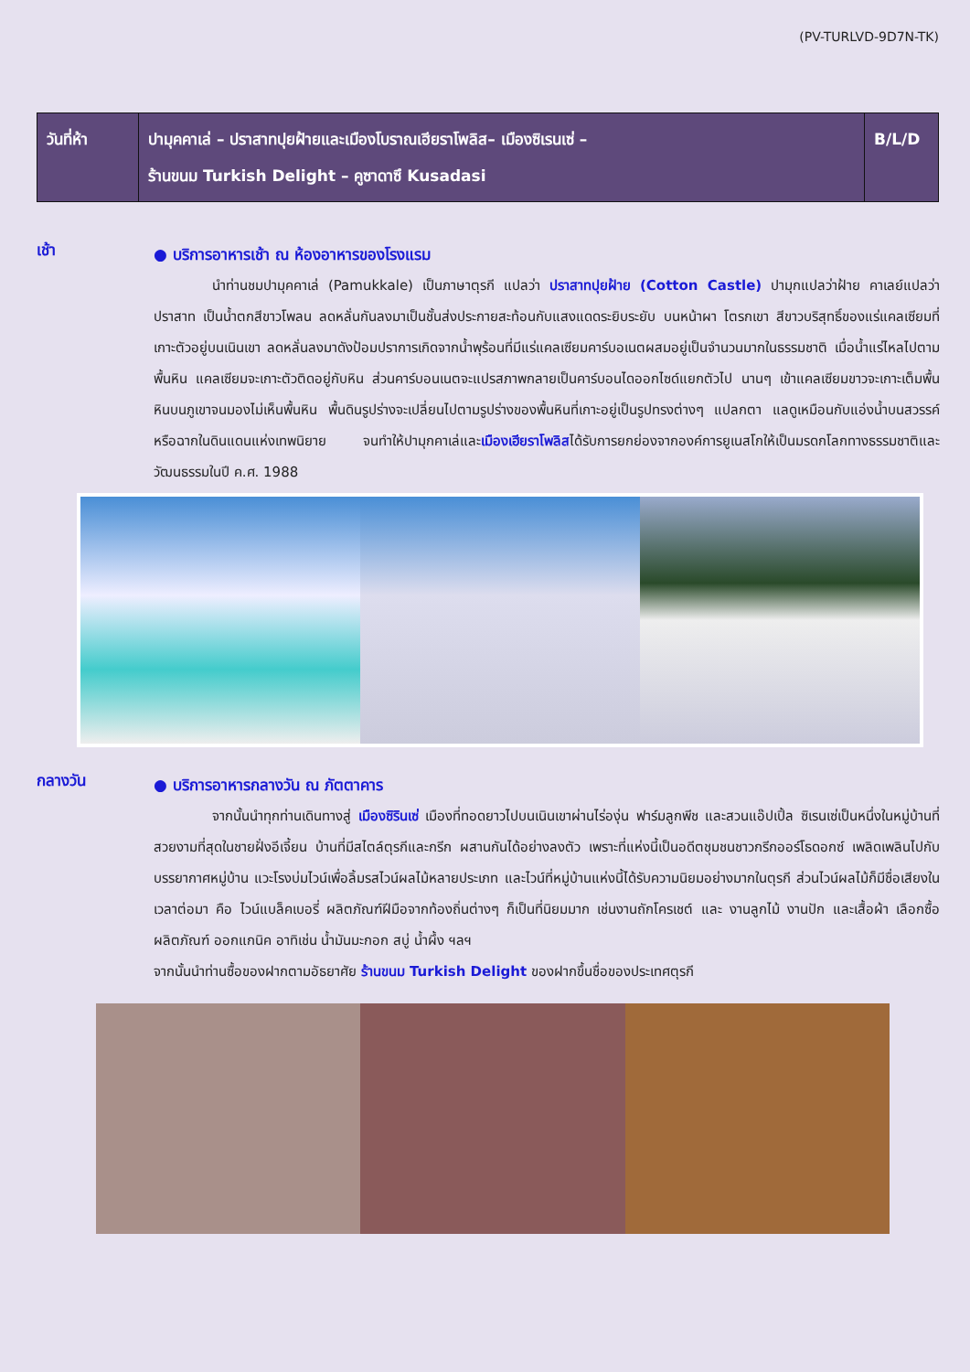(PV-TURLVD-9D7N-TK)
| วันที่ห้า | ปามุคคาเล่ – ปราสาทปุยฝ้ายและเมืองโบราณเฮียราโพลิส– เมืองซิเรนเซ่ – ร้านขนม Turkish Delight – คูซาดาซึ Kusadasi | B/L/D |
เช้า
● บริการอาหารเช้า ณ ห้องอาหารของโรงแรม
นำท่านชมปามุคคาเล่ (Pamukkale) เป็นภาษาตุรกี แปลว่า ปราสาทปุยฝ้าย (Cotton Castle) ปามุกแปลว่าฝ้าย คาเลย์แปลว่าปราสาท เป็นน้ำตกสีขาวโพลน ลดหลั่นกันลงมาเป็นชั้นส่งประกายสะท้อนกับแสงแดดระยิบระยับ บนหน้าผา โตรกเขา สีขาวบริสุทธิ์ของแร่แคลเซียมที่เกาะตัวอยู่บนเนินเขา ลดหลั่นลงมาดังป้อมปราการเกิดจากน้ำพุร้อนที่มีแร่แคลเซียมคาร์บอเนตผสมอยู่เป็นจำนวนมากในธรรมชาติ เมื่อน้ำแร่ไหลไปตามพื้นหิน แคลเซียมจะเกาะตัวติดอยู่กับหิน ส่วนคาร์บอนเนตจะแปรสภาพกลายเป็นคาร์บอนไดออกไซด์แยกตัวไป นานๆ เข้าแคลเซียมขาวจะเกาะเต็มพื้นหินบนภูเขาจนมองไม่เห็นพื้นหิน พื้นดินรูปร่างจะเปลี่ยนไปตามรูปร่างของพื้นหินที่เกาะอยู่เป็นรูปทรงต่างๆ แปลกตา แลดูเหมือนกับแอ่งน้ำบนสวรรค์ หรือฉากในดินแดนแห่งเทพนิยาย จนทำให้ปามุกคาเล่และเมืองเฮียราโพลิสได้รับการยกย่องจากองค์การยูเนสโกให้เป็นมรดกโลกทางธรรมชาติและวัฒนธรรมในปี ค.ศ. 1988
กลางวัน
● บริการอาหารกลางวัน ณ ภัตตาคาร
จากนั้นนำทุกท่านเดินทางสู่ เมืองซิรินเซ่ เมืองที่ทอดยาวไปบนเนินเขาผ่านไร่องุ่น ฟาร์มลูกพีช และสวนแอ๊ปเปิ้ล ซิเรนเซ่เป็นหนึ่งในหมู่บ้านที่สวยงามที่สุดในชายฝั่งอีเจี้ยน บ้านที่มีสไตล์ตุรกีและกรีก ผสานกันได้อย่างลงตัว เพราะที่แห่งนี้เป็นอดีตชุมชนชาวกรีกออร์โธดอกซ์ เพลิดเพลินไปกับบรรยากาศหมู่บ้าน แวะโรงบ่มไวน์เพื่อลิ้มรสไวน์ผลไม้หลายประเภท และไวน์ที่หมู่บ้านแห่งนี้ได้รับความนิยมอย่างมากในตุรกี ส่วนไวน์ผลไม้ก็มีชื่อเสียงในเวลาต่อมา คือ ไวน์แบล็คเบอรี่ ผลิตภัณฑ์ฝีมือจากท้องถิ่นต่างๆ ก็เป็นที่นิยมมาก เช่นงานถักโครเชต์ และ งานลูกไม้ งานปัก และเสื้อผ้า เลือกซื้อผลิตภัณฑ์ ออกแกนิค อาทิเช่น น้ำมันมะกอก สบู่ น้ำผึ้ง ฯลฯ
จากนั้นนำท่านซื้อของฝากตามอัธยาศัย ร้านขนม Turkish Delight ของฝากขึ้นชื่อของประเทศตุรกี